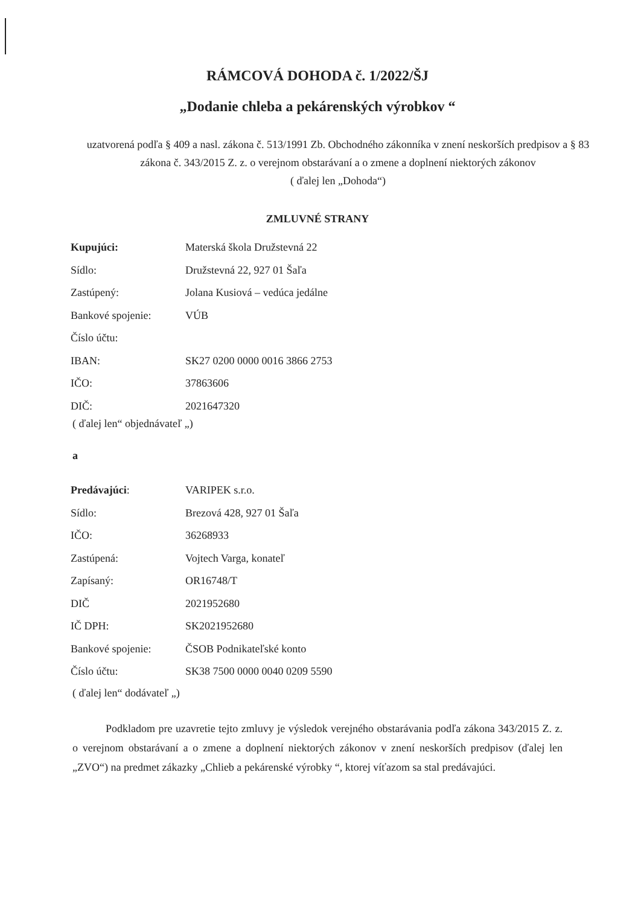RÁMCOVÁ DOHODA č. 1/2022/ŠJ
„Dodanie chleba a pekárenských výrobkov “
uzatvorená podľa § 409 a nasl. zákona č. 513/1991 Zb. Obchodného zákonníka v znení neskorších predpisov a § 83 zákona č. 343/2015 Z. z. o verejnom obstarávaní a o zmene a doplnení niektorých zákonov
( ďalej len „Dohoda“)
ZMLUVNÉ STRANY
Kupujúci: Materská škola Družstevná 22
Sídlo: Družstevná 22, 927 01 Šaľa
Zastúpený: Jolana Kusiová – vedúca jedálne
Bankové spojenie: VÚB
Číslo účtu:
IBAN: SK27 0200 0000 0016 3866 2753
IČO: 37863606
DIČ: 2021647320
( ďalej len“ objednávateľ „)
a
Predávajúci: VARIPEK s.r.o.
Sídlo: Brezová 428, 927 01 Šaľa
IČO: 36268933
Zastúpená: Vojtech Varga, konateľ
Zapísaný: OR16748/T
DIČ 2021952680
IČ DPH: SK2021952680
Bankové spojenie: ČSOB Podnikateľské konto
Číslo účtu: SK38 7500 0000 0040 0209 5590
( ďalej len“ dodávateľ „)
Podkladom pre uzavretie tejto zmluvy je výsledok verejného obstarávania podľa zákona 343/2015 Z. z. o verejnom obstarávaní a o zmene a doplnení niektorých zákonov v znení neskorších predpisov (ďalej len „ZVO“) na predmet zákazky „Chlieb a pekárenské výrobky “, ktorej víťazom sa stal predávajúci.